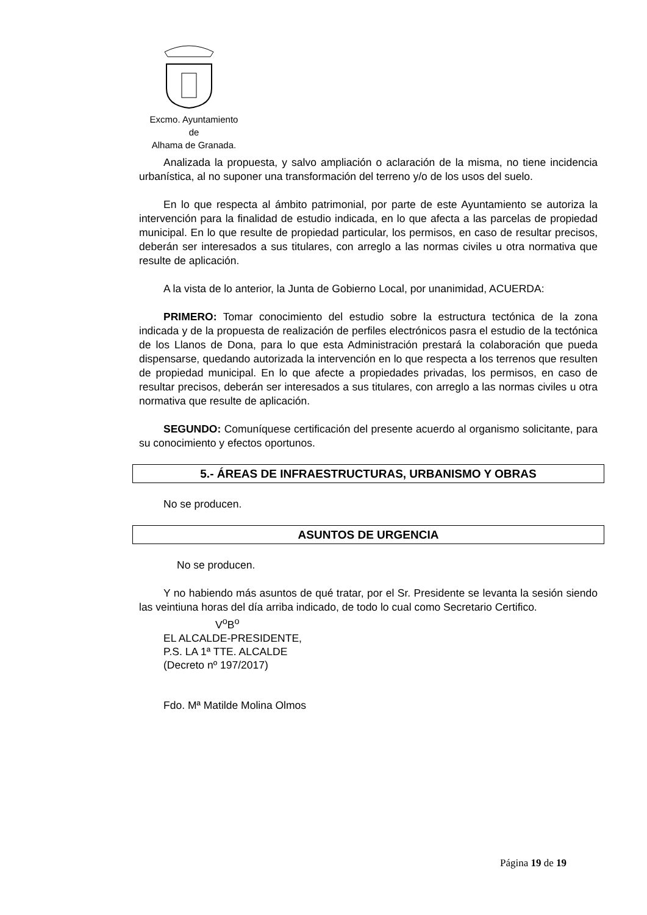Excmo. Ayuntamiento
de
Alhama de Granada.
Analizada la propuesta, y salvo ampliación o aclaración de la misma, no tiene incidencia urbanística, al no suponer una transformación del terreno y/o de los usos del suelo.
En lo que respecta al ámbito patrimonial, por parte de este Ayuntamiento se autoriza la intervención para la finalidad de estudio indicada, en lo que afecta a las parcelas de propiedad municipal. En lo que resulte de propiedad particular, los permisos, en caso de resultar precisos, deberán ser interesados a sus titulares, con arreglo a las normas civiles u otra normativa que resulte de aplicación.
A la vista de lo anterior, la Junta de Gobierno Local, por unanimidad, ACUERDA:
PRIMERO: Tomar conocimiento del estudio sobre la estructura tectónica de la zona indicada y de la propuesta de realización de perfiles electrónicos pasra el estudio de la tectónica de los Llanos de Dona, para lo que esta Administración prestará la colaboración que pueda dispensarse, quedando autorizada la intervención en lo que respecta a los terrenos que resulten de propiedad municipal. En lo que afecte a propiedades privadas, los permisos, en caso de resultar precisos, deberán ser interesados a sus titulares, con arreglo a las normas civiles u otra normativa que resulte de aplicación.
SEGUNDO: Comuníquese certificación del presente acuerdo al organismo solicitante, para su conocimiento y efectos oportunos.
5.- ÁREAS DE INFRAESTRUCTURAS, URBANISMO Y OBRAS
No se producen.
ASUNTOS DE URGENCIA
No se producen.
Y no habiendo más asuntos de qué tratar, por el Sr. Presidente se levanta la sesión siendo las veintiuna horas del día arriba indicado, de todo lo cual como Secretario Certifico.
V<sup>o</sup>B<sup>o</sup>
EL ALCALDE-PRESIDENTE,
P.S. LA 1ª TTE. ALCALDE
(Decreto nº 197/2017)
Fdo. Mª Matilde Molina Olmos
Página 19 de 19